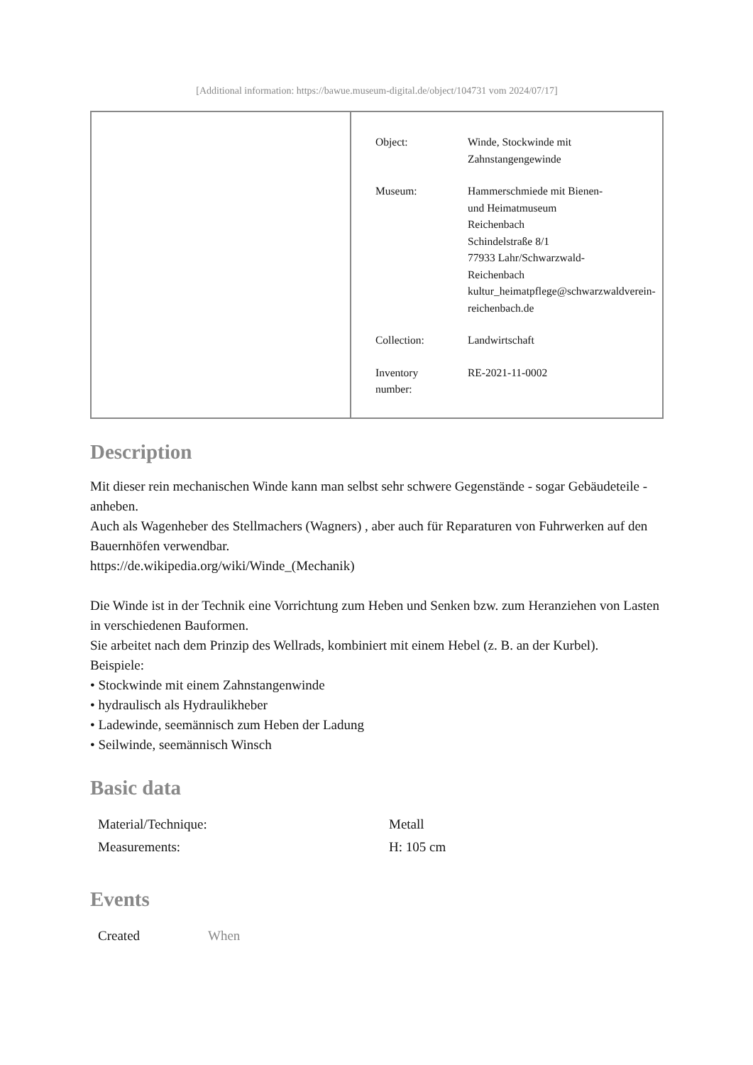[Additional information: https://bawue.museum-digital.de/object/104731 vom 2024/07/17]
| Object: | Winde, Stockwinde mit Zahnstangengewinde |
| Museum: | Hammerschmiede mit Bienen- und Heimatmuseum Reichenbach Schindelstraße 8/1 77933 Lahr/Schwarzwald- Reichenbach kultur_heimatpflege@schwarzwaldverein- reichenbach.de |
| Collection: | Landwirtschaft |
| Inventory number: | RE-2021-11-0002 |
Description
Mit dieser rein mechanischen Winde kann man selbst sehr schwere Gegenstände - sogar Gebäudeteile - anheben.
Auch als Wagenheber des Stellmachers (Wagners) , aber auch für Reparaturen von Fuhrwerken auf den Bauernhöfen verwendbar.
https://de.wikipedia.org/wiki/Winde_(Mechanik)
Die Winde ist in der Technik eine Vorrichtung zum Heben und Senken bzw. zum Heranziehen von Lasten in verschiedenen Bauformen.
Sie arbeitet nach dem Prinzip des Wellrads, kombiniert mit einem Hebel (z. B. an der Kurbel).
Beispiele:
• Stockwinde mit einem Zahnstangenwinde
• hydraulisch als Hydraulikheber
• Ladewinde, seemännisch zum Heben der Ladung
• Seilwinde, seemännisch Winsch
Basic data
| Material/Technique: | Metall |
| Measurements: | H: 105 cm |
Events
| Created | When |